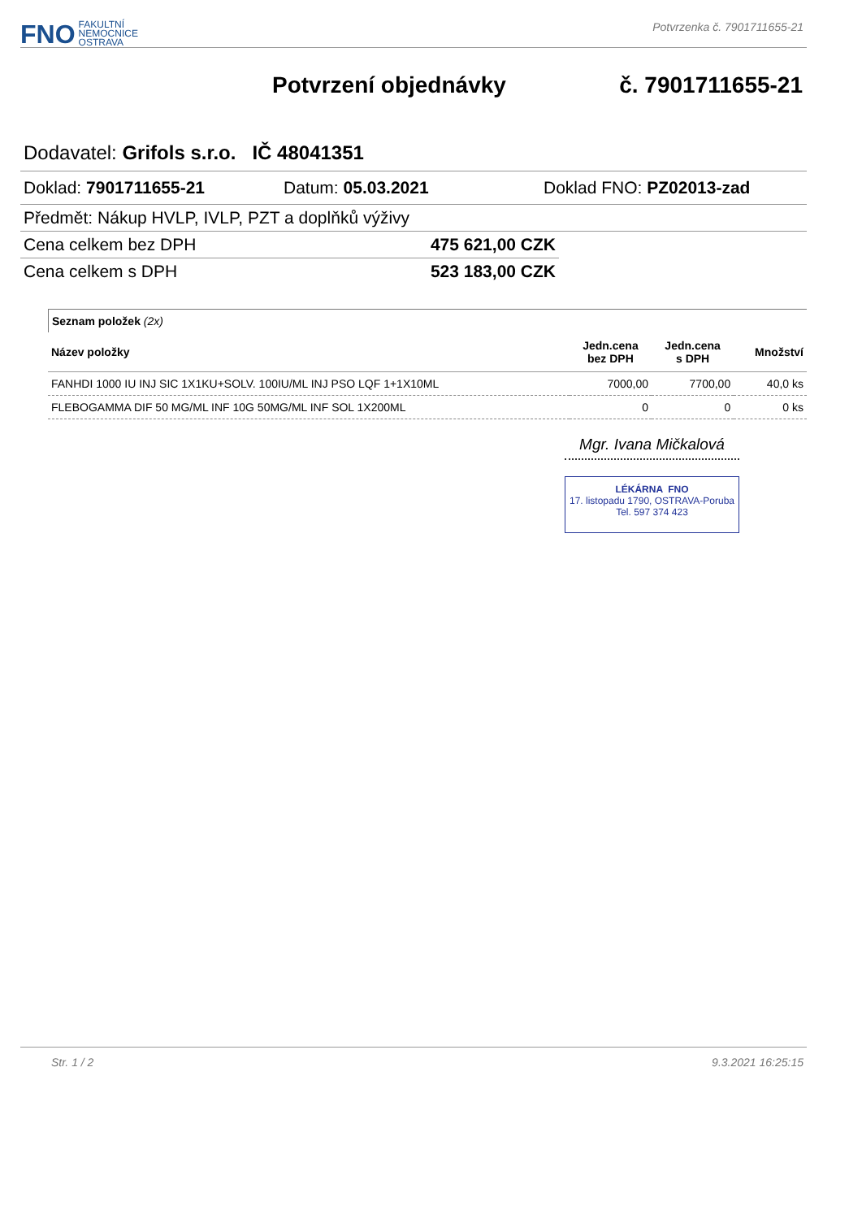FNO FAKULTNÍ
NEMOCNICE
OSTRAVA
Potvrzenka č. 7901711655-21
Potvrzení objednávky č. 7901711655-21
Dodavatel: Grifols s.r.o. IČ 48041351
Doklad: 7901711655-21 Datum: 05.03.2021 Doklad FNO: PZ02013-zad
Předmět: Nákup HVLP, IVLP, PZT a doplňků výživy
Cena celkem bez DPH 475 621,00 CZK
Cena celkem s DPH 523 183,00 CZK
Seznam položek (2x)
| Název položky | Jedn.cena bez DPH | Jedn.cena s DPH | Množství |
| --- | --- | --- | --- |
| FANHDI 1000 IU INJ SIC 1X1KU+SOLV. 100IU/ML INJ PSO LQF 1+1X10ML | 7000,00 | 7700,00 | 40,0 ks |
| FLEBOGAMMA DIF 50 MG/ML INF 10G 50MG/ML INF SOL 1X200ML | 0 | 0 | 0 ks |
Mgr. Ivana Mičkalová
LÉKÁRNA FNO
17. listopadu 1790, OSTRAVA-Poruba
Tel. 597 374 423
Str. 1 / 2 9.3.2021 16:25:15